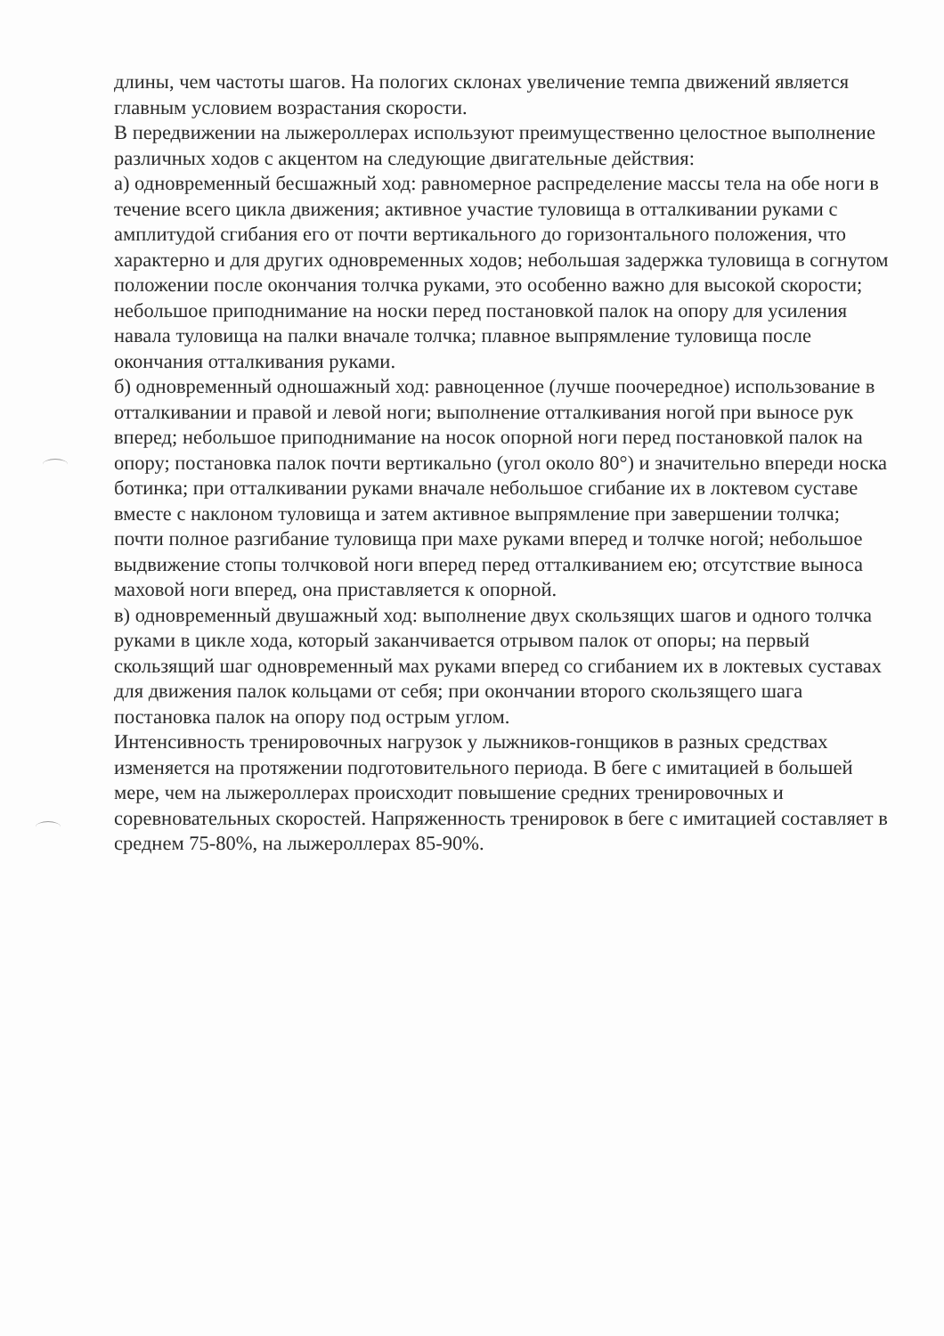длины, чем частоты шагов. На пологих склонах увеличение темпа движений является главным условием возрастания скорости.
В передвижении на лыжероллерах используют преимущественно целостное выполнение различных ходов с акцентом на следующие двигательные действия:
а) одновременный бесшажный ход: равномерное распределение массы тела на обе ноги в течение всего цикла движения; активное участие туловища в отталкивании руками с амплитудой сгибания его от почти вертикального до горизонтального положения, что характерно и для других одновременных ходов; небольшая задержка туловища в согнутом положении после окончания толчка руками, это особенно важно для высокой скорости; небольшое приподнимание на носки перед постановкой палок на опору для усиления навала туловища на палки вначале толчка; плавное выпрямление туловища после окончания отталкивания руками.
б) одновременный одношажный ход: равноценное (лучше поочередное) использование в отталкивании и правой и левой ноги; выполнение отталкивания ногой при выносе рук вперед; небольшое приподнимание на носок опорной ноги перед постановкой палок на опору; постановка палок почти вертикально (угол около 80°) и значительно впереди носка ботинка; при отталкивании руками вначале небольшое сгибание их в локтевом суставе вместе с наклоном туловища и затем активное выпрямление при завершении толчка; почти полное разгибание туловища при махе руками вперед и толчке ногой; небольшое выдвижение стопы толчковой ноги вперед перед отталкиванием ею; отсутствие выноса маховой ноги вперед, она приставляется к опорной.
в) одновременный двушажный ход: выполнение двух скользящих шагов и одного толчка руками в цикле хода, который заканчивается отрывом палок от опоры; на первый скользящий шаг одновременный мах руками вперед со сгибанием их в локтевых суставах для движения палок кольцами от себя; при окончании второго скользящего шага постановка палок на опору под острым углом.
Интенсивность тренировочных нагрузок у лыжников-гонщиков в разных средствах изменяется на протяжении подготовительного периода. В беге с имитацией в большей мере, чем на лыжероллерах происходит повышение средних тренировочных и соревновательных скоростей. Напряженность тренировок в беге с имитацией составляет в среднем 75-80%, на лыжероллерах 85-90%.